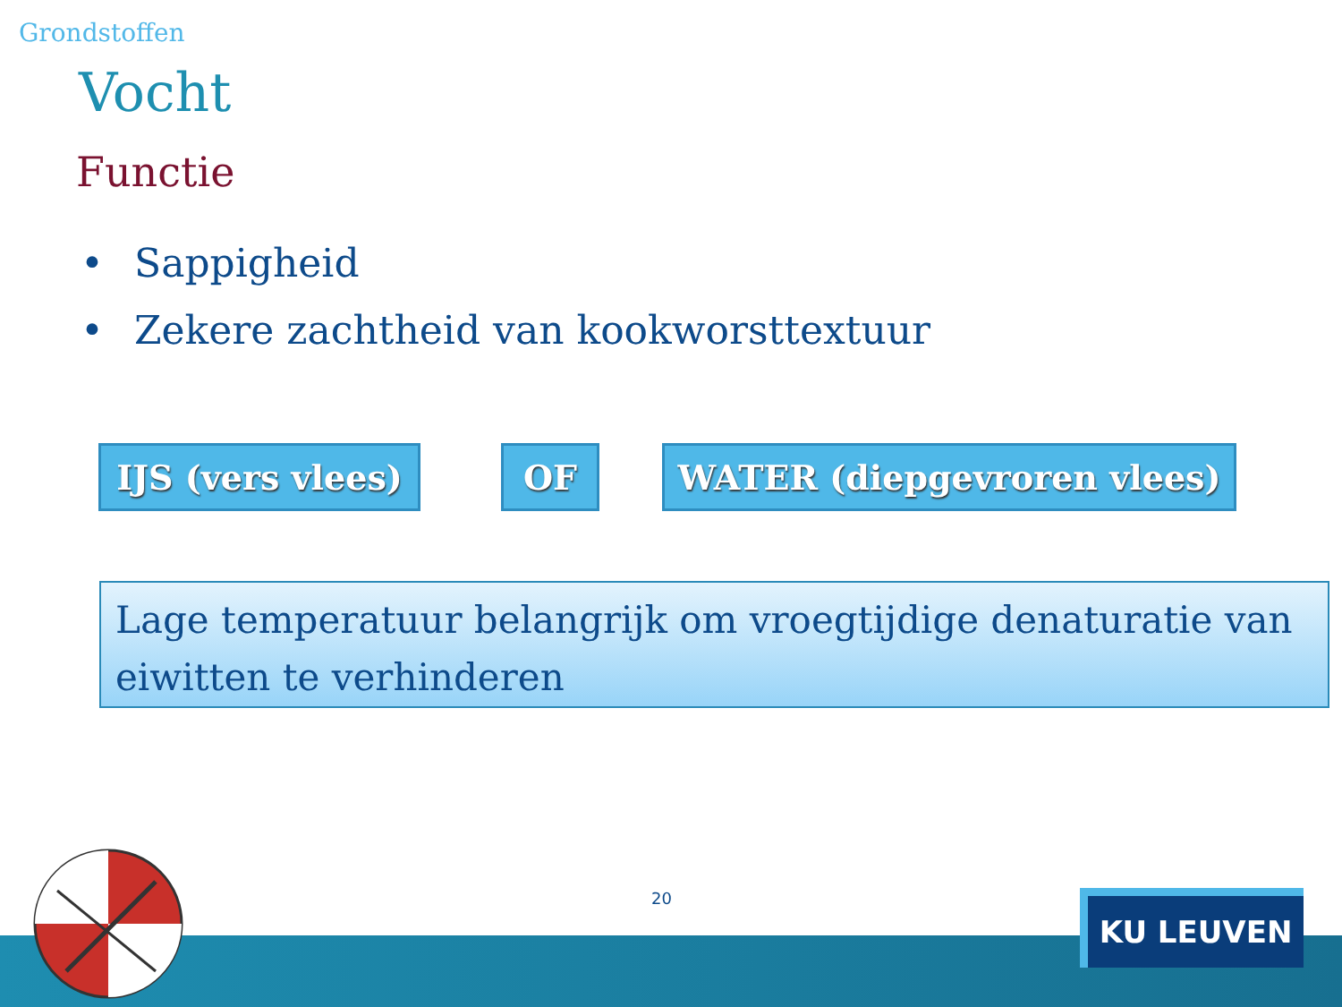Grondstoffen
Vocht
Functie
• Sappigheid
• Zekere zachtheid van kookworsttextuur
IJS (vers vlees)
OF WATER (diepgevroren vlees)
Lage temperatuur belangrijk om vroegtijdige denaturatie van eiwitten te verhinderen
20 KU LEUVEN